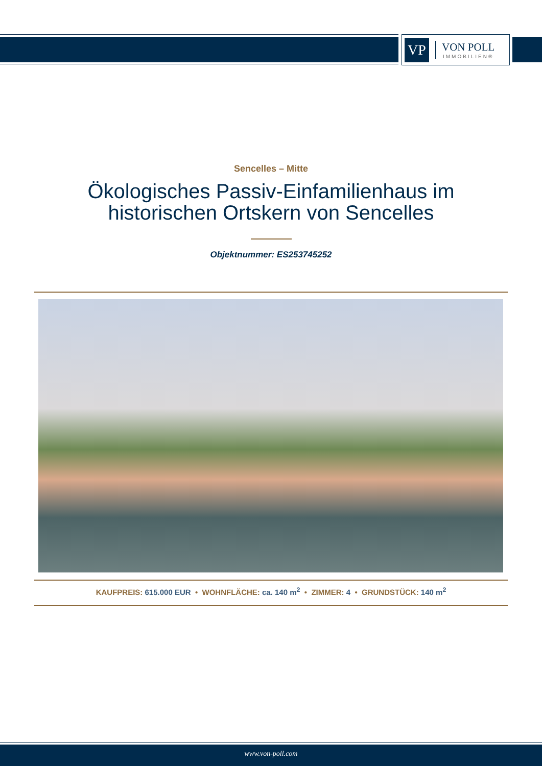VP
VON POLL
IMMOBILIEN®
Sencelles – Mitte
Ökologisches Passiv-Einfamilienhaus im
historischen Ortskern von Sencelles
Objektnummer: ES253745252
KAUFPREIS: 615.000 EUR • WOHNFLÄCHE: ca. 140 m<sup>2</sup> • ZIMMER: 4 • GRUNDSTÜCK: 140 m<sup>2</sup>
www.von-poll.com